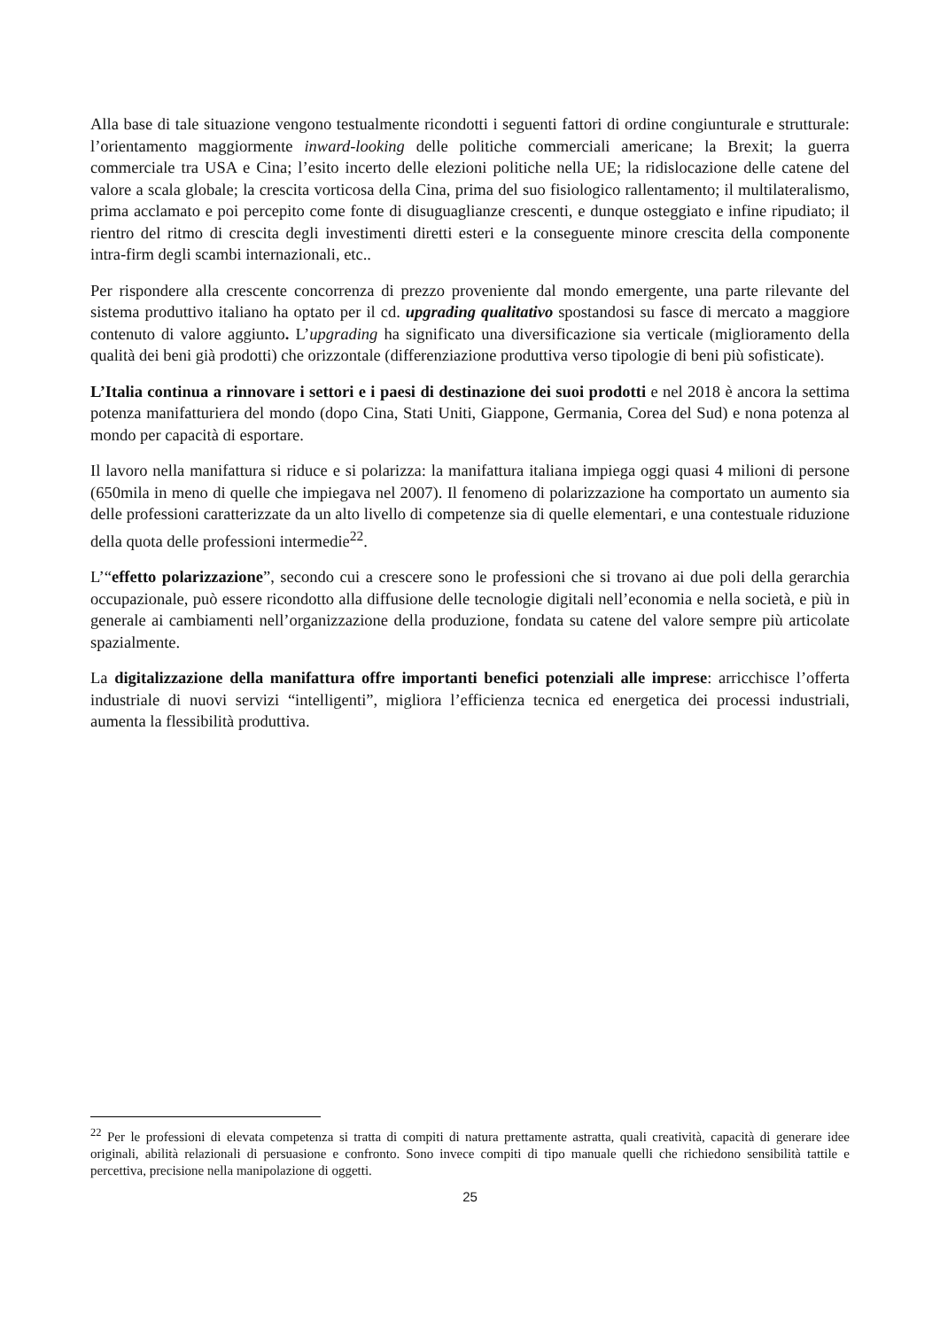Alla base di tale situazione vengono testualmente ricondotti i seguenti fattori di ordine congiunturale e strutturale: l’orientamento maggiormente inward-looking delle politiche commerciali americane; la Brexit; la guerra commerciale tra USA e Cina; l’esito incerto delle elezioni politiche nella UE; la ridislocazione delle catene del valore a scala globale; la crescita vorticosa della Cina, prima del suo fisiologico rallentamento; il multilateralismo, prima acclamato e poi percepito come fonte di disuguaglianze crescenti, e dunque osteggiato e infine ripudiato; il rientro del ritmo di crescita degli investimenti diretti esteri e la conseguente minore crescita della componente intra-firm degli scambi internazionali, etc..
Per rispondere alla crescente concorrenza di prezzo proveniente dal mondo emergente, una parte rilevante del sistema produttivo italiano ha optato per il cd. upgrading qualitativo spostandosi su fasce di mercato a maggiore contenuto di valore aggiunto. L’upgrading ha significato una diversificazione sia verticale (miglioramento della qualità dei beni già prodotti) che orizzontale (differenziazione produttiva verso tipologie di beni più sofisticate).
L’Italia continua a rinnovare i settori e i paesi di destinazione dei suoi prodotti e nel 2018 è ancora la settima potenza manifatturiera del mondo (dopo Cina, Stati Uniti, Giappone, Germania, Corea del Sud) e nona potenza al mondo per capacità di esportare.
Il lavoro nella manifattura si riduce e si polarizza: la manifattura italiana impiega oggi quasi 4 milioni di persone (650mila in meno di quelle che impiegava nel 2007). Il fenomeno di polarizzazione ha comportato un aumento sia delle professioni caratterizzate da un alto livello di competenze sia di quelle elementari, e una contestuale riduzione della quota delle professioni intermedie<sup>22</sup>.
L’“effetto polarizzazione”, secondo cui a crescere sono le professioni che si trovano ai due poli della gerarchia occupazionale, può essere ricondotto alla diffusione delle tecnologie digitali nell’economia e nella società, e più in generale ai cambiamenti nell’organizzazione della produzione, fondata su catene del valore sempre più articolate spazialmente.
La digitalizzazione della manifattura offre importanti benefici potenziali alle imprese: arricchisce l’offerta industriale di nuovi servizi “intelligenti”, migliora l’efficienza tecnica ed energetica dei processi industriali, aumenta la flessibilità produttiva.
<sup>22</sup> Per le professioni di elevata competenza si tratta di compiti di natura prettamente astratta, quali creatività, capacità di generare idee originali, abilità relazionali di persuasione e confronto. Sono invece compiti di tipo manuale quelli che richiedono sensibilità tattile e percettiva, precisione nella manipolazione di oggetti.
25